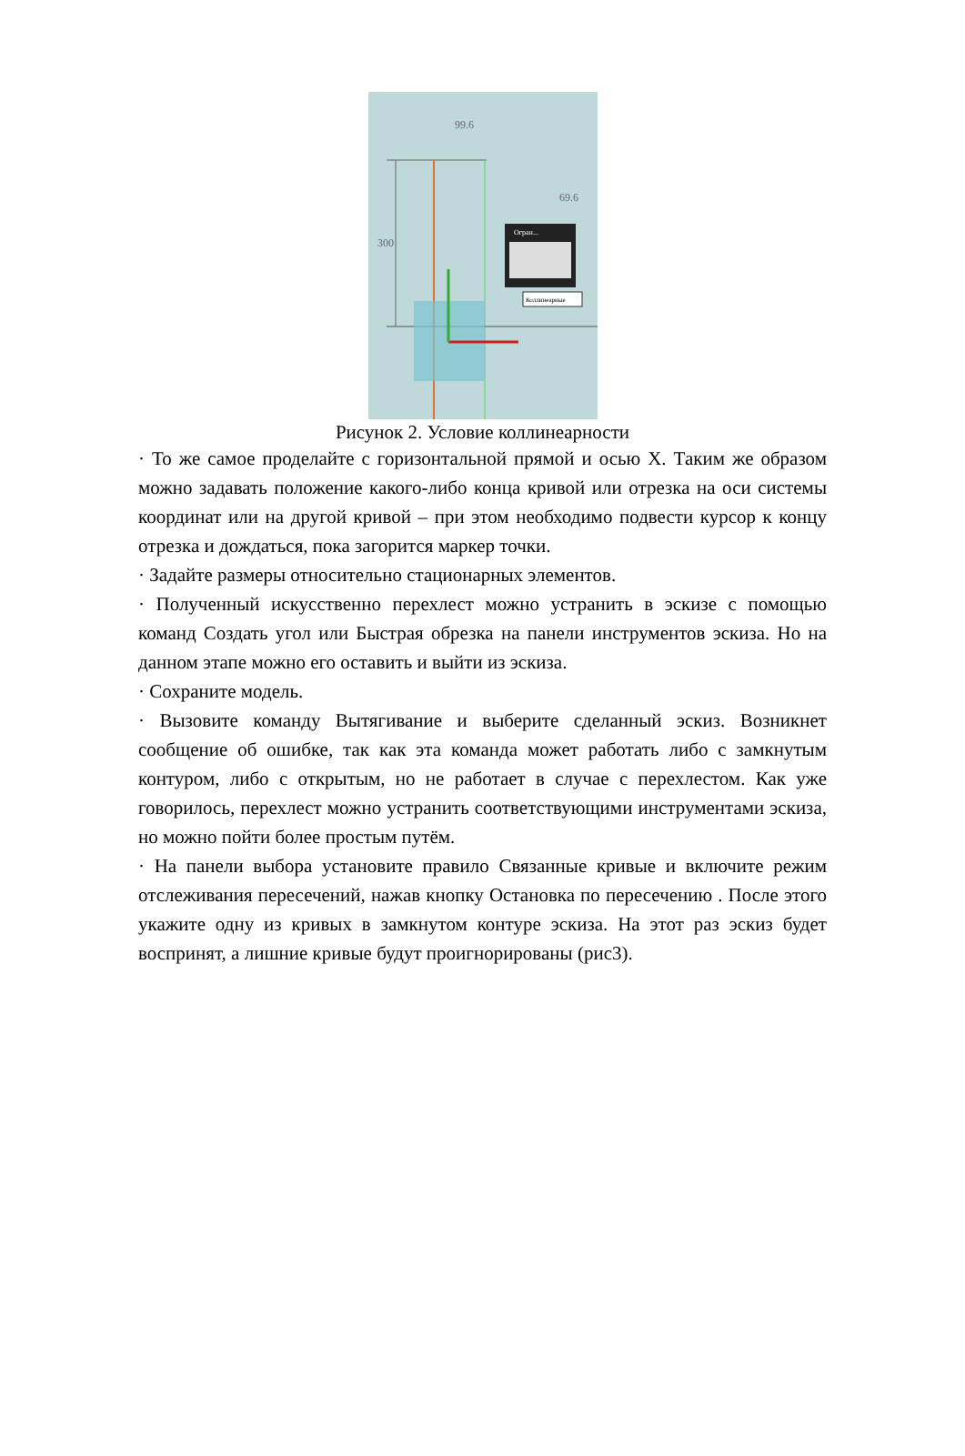99.6
69.6
300
Огран...
Коллинеарные
Рисунок 2. Условие коллинеарности
· То же самое проделайте с горизонтальной прямой и осью X. Таким же образом можно задавать положение какого-либо конца кривой или отрезка на оси системы координат или на другой кривой – при этом необходимо подвести курсор к концу отрезка и дождаться, пока загорится маркер точки.
· Задайте размеры относительно стационарных элементов.
· Полученный искусственно перехлест можно устранить в эскизе с помощью команд Создать угол или Быстрая обрезка на панели инструментов эскиза. Но на данном этапе можно его оставить и выйти из эскиза.
· Сохраните модель.
· Вызовите команду Вытягивание и выберите сделанный эскиз. Возникнет сообщение об ошибке, так как эта команда может работать либо с замкнутым контуром, либо с открытым, но не работает в случае с перехлестом. Как уже говорилось, перехлест можно устранить соответствующими инструментами эскиза, но можно пойти более простым путём.
· На панели выбора установите правило Связанные кривые и включите режим отслеживания пересечений, нажав кнопку Остановка по пересечению . После этого укажите одну из кривых в замкнутом контуре эскиза. На этот раз эскиз будет воспринят, а лишние кривые будут проигнорированы (рис3).